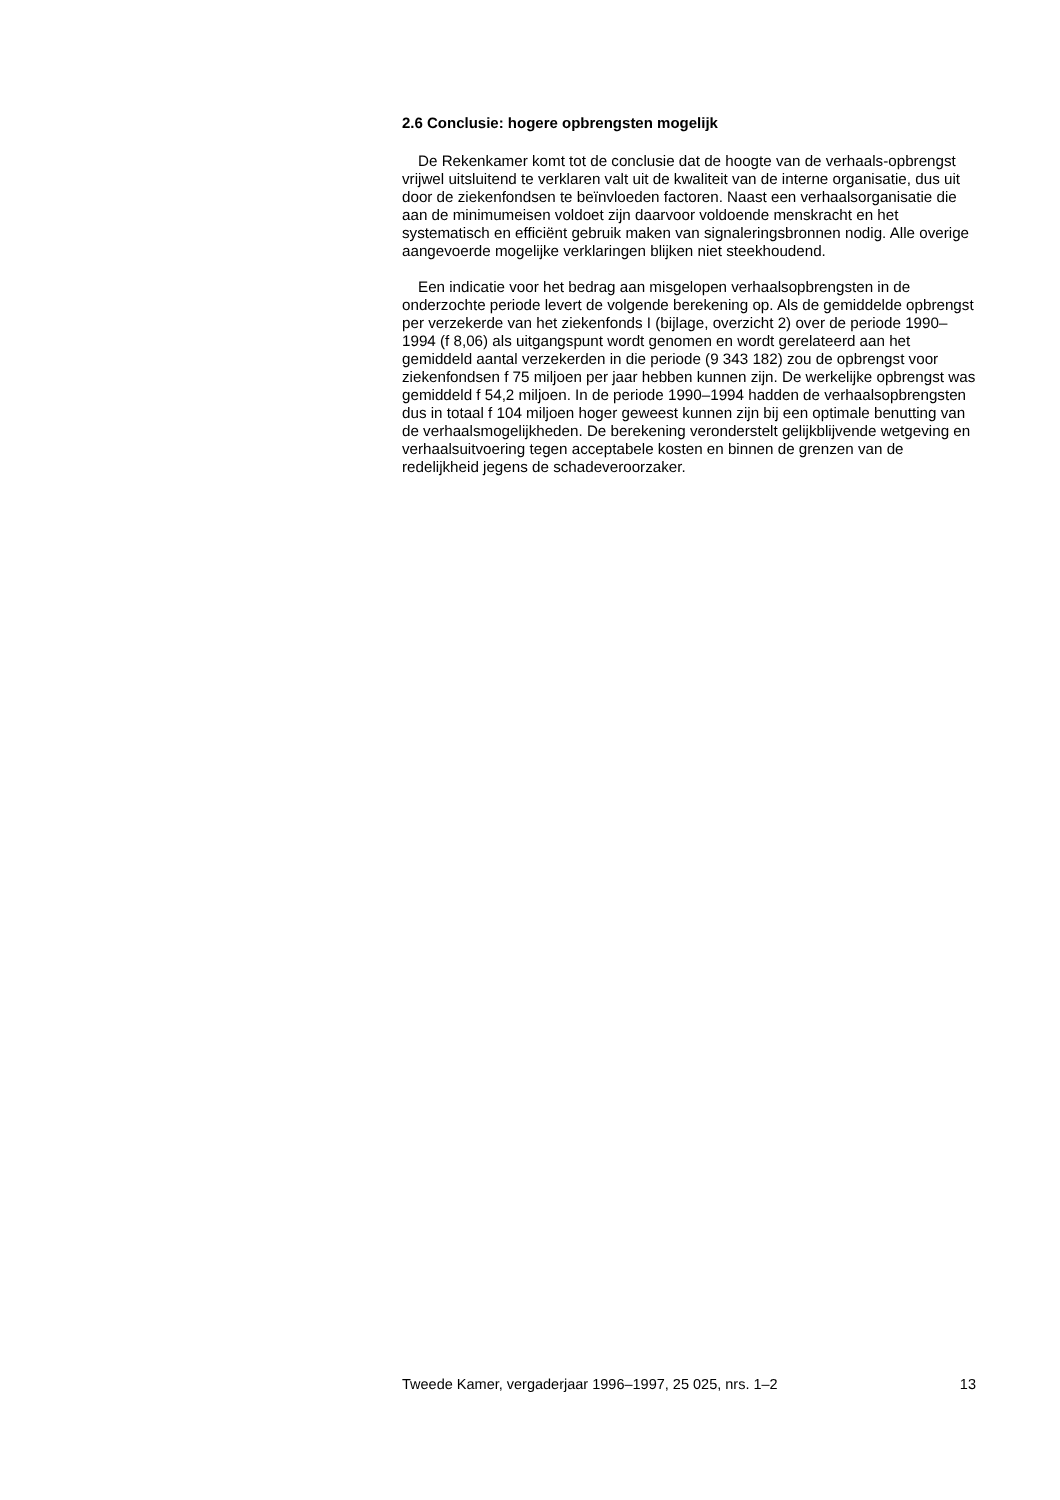2.6 Conclusie: hogere opbrengsten mogelijk
De Rekenkamer komt tot de conclusie dat de hoogte van de verhaals-opbrengst vrijwel uitsluitend te verklaren valt uit de kwaliteit van de interne organisatie, dus uit door de ziekenfondsen te beïnvloeden factoren. Naast een verhaalsorganisatie die aan de minimumeisen voldoet zijn daarvoor voldoende menskracht en het systematisch en efficiënt gebruik maken van signaleringsbronnen nodig. Alle overige aangevoerde mogelijke verklaringen blijken niet steekhoudend.
Een indicatie voor het bedrag aan misgelopen verhaalsopbrengsten in de onderzochte periode levert de volgende berekening op. Als de gemiddelde opbrengst per verzekerde van het ziekenfonds I (bijlage, overzicht 2) over de periode 1990–1994 (f 8,06) als uitgangspunt wordt genomen en wordt gerelateerd aan het gemiddeld aantal verzekerden in die periode (9 343 182) zou de opbrengst voor ziekenfondsen f 75 miljoen per jaar hebben kunnen zijn. De werkelijke opbrengst was gemiddeld f 54,2 miljoen. In de periode 1990–1994 hadden de verhaalsopbrengsten dus in totaal f 104 miljoen hoger geweest kunnen zijn bij een optimale benutting van de verhaalsmogelijkheden. De berekening veronderstelt gelijkblijvende wetgeving en verhaalsuitvoering tegen acceptabele kosten en binnen de grenzen van de redelijkheid jegens de schadeveroorzaker.
Tweede Kamer, vergaderjaar 1996–1997, 25 025, nrs. 1–2 13